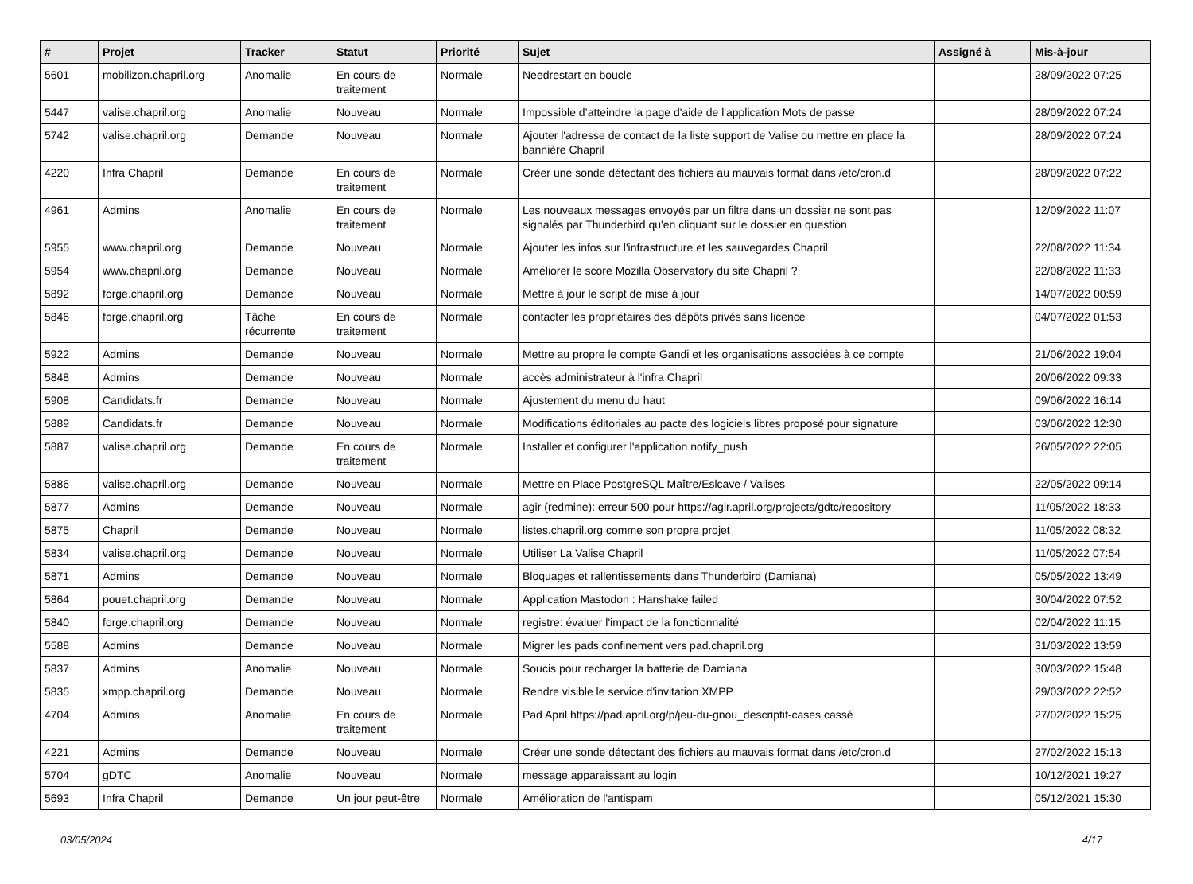| # | Projet | Tracker | Statut | Priorité | Sujet | Assigné à | Mis-à-jour |
| --- | --- | --- | --- | --- | --- | --- | --- |
| 5601 | mobilizon.chapril.org | Anomalie | En cours de traitement | Normale | Needrestart en boucle | | 28/09/2022 07:25 |
| 5447 | valise.chapril.org | Anomalie | Nouveau | Normale | Impossible d’atteindre la page d'aide de l'application Mots de passe | | 28/09/2022 07:24 |
| 5742 | valise.chapril.org | Demande | Nouveau | Normale | Ajouter l'adresse de contact de la liste support de Valise ou mettre en place la bannière Chapril | | 28/09/2022 07:24 |
| 4220 | Infra Chapril | Demande | En cours de traitement | Normale | Créer une sonde détectant des fichiers au mauvais format dans /etc/cron.d | | 28/09/2022 07:22 |
| 4961 | Admins | Anomalie | En cours de traitement | Normale | Les nouveaux messages envoyés par un filtre dans un dossier ne sont pas signalés par Thunderbird qu'en cliquant sur le dossier en question | | 12/09/2022 11:07 |
| 5955 | www.chapril.org | Demande | Nouveau | Normale | Ajouter les infos sur l'infrastructure et les sauvegardes Chapril | | 22/08/2022 11:34 |
| 5954 | www.chapril.org | Demande | Nouveau | Normale | Améliorer le score Mozilla Observatory du site Chapril ? | | 22/08/2022 11:33 |
| 5892 | forge.chapril.org | Demande | Nouveau | Normale | Mettre à jour le script de mise à jour | | 14/07/2022 00:59 |
| 5846 | forge.chapril.org | Tâche récurrente | En cours de traitement | Normale | contacter les propriétaires des dépôts privés sans licence | | 04/07/2022 01:53 |
| 5922 | Admins | Demande | Nouveau | Normale | Mettre au propre le compte Gandi et les organisations associées à ce compte | | 21/06/2022 19:04 |
| 5848 | Admins | Demande | Nouveau | Normale | accès administrateur à l'infra Chapril | | 20/06/2022 09:33 |
| 5908 | Candidats.fr | Demande | Nouveau | Normale | Ajustement du menu du haut | | 09/06/2022 16:14 |
| 5889 | Candidats.fr | Demande | Nouveau | Normale | Modifications éditoriales au pacte des logiciels libres proposé pour signature | | 03/06/2022 12:30 |
| 5887 | valise.chapril.org | Demande | En cours de traitement | Normale | Installer et configurer l'application notify_push | | 26/05/2022 22:05 |
| 5886 | valise.chapril.org | Demande | Nouveau | Normale | Mettre en Place PostgreSQL Maître/Eslcave / Valises | | 22/05/2022 09:14 |
| 5877 | Admins | Demande | Nouveau | Normale | agir (redmine): erreur 500 pour https://agir.april.org/projects/gdtc/repository | | 11/05/2022 18:33 |
| 5875 | Chapril | Demande | Nouveau | Normale | listes.chapril.org comme son propre projet | | 11/05/2022 08:32 |
| 5834 | valise.chapril.org | Demande | Nouveau | Normale | Utiliser La Valise Chapril | | 11/05/2022 07:54 |
| 5871 | Admins | Demande | Nouveau | Normale | Bloquages et rallentissements dans Thunderbird (Damiana) | | 05/05/2022 13:49 |
| 5864 | pouet.chapril.org | Demande | Nouveau | Normale | Application Mastodon : Hanshake failed | | 30/04/2022 07:52 |
| 5840 | forge.chapril.org | Demande | Nouveau | Normale | registre: évaluer l'impact de la fonctionnalité | | 02/04/2022 11:15 |
| 5588 | Admins | Demande | Nouveau | Normale | Migrer les pads confinement vers pad.chapril.org | | 31/03/2022 13:59 |
| 5837 | Admins | Anomalie | Nouveau | Normale | Soucis pour recharger la batterie de Damiana | | 30/03/2022 15:48 |
| 5835 | xmpp.chapril.org | Demande | Nouveau | Normale | Rendre visible le service d'invitation XMPP | | 29/03/2022 22:52 |
| 4704 | Admins | Anomalie | En cours de traitement | Normale | Pad April https://pad.april.org/p/jeu-du-gnou_descriptif-cases cassé | | 27/02/2022 15:25 |
| 4221 | Admins | Demande | Nouveau | Normale | Créer une sonde détectant des fichiers au mauvais format dans /etc/cron.d | | 27/02/2022 15:13 |
| 5704 | gDTC | Anomalie | Nouveau | Normale | message apparaissant au login | | 10/12/2021 19:27 |
| 5693 | Infra Chapril | Demande | Un jour peut-être | Normale | Amélioration de l'antispam | | 05/12/2021 15:30 |
03/05/2024 4/17